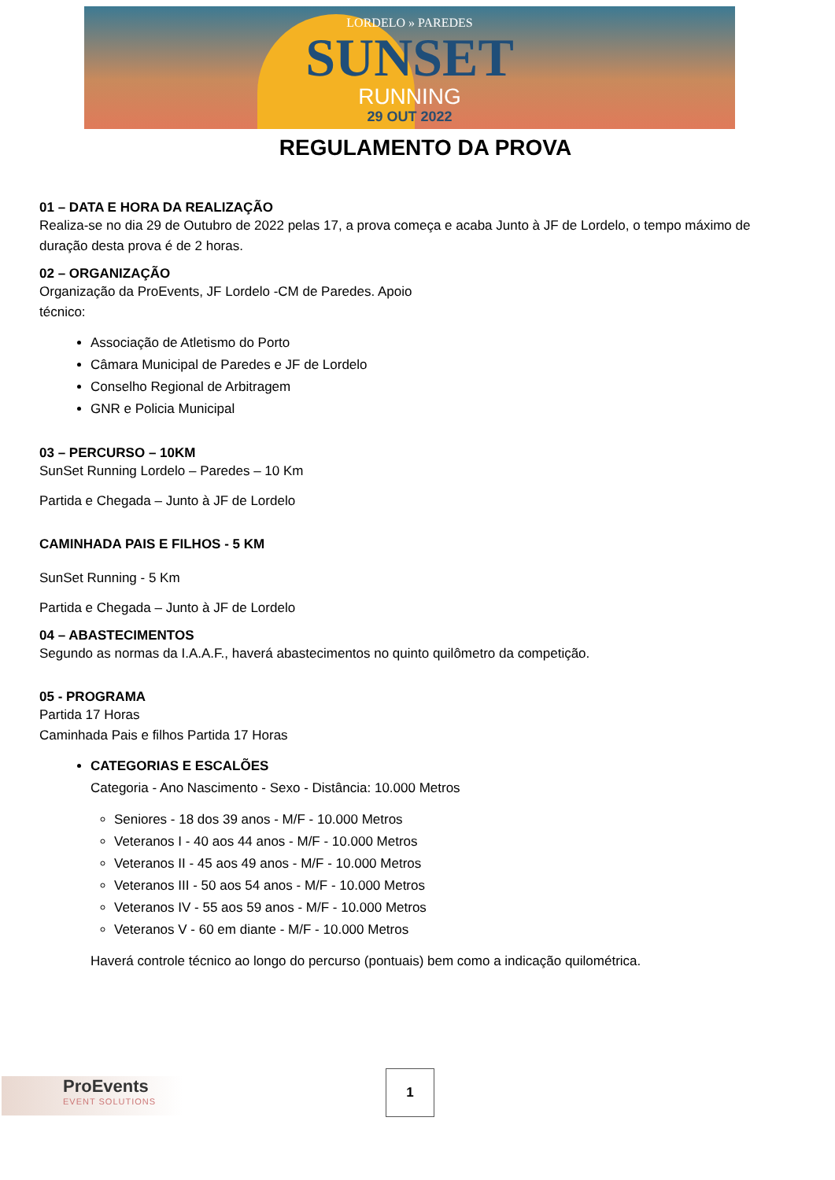LORDELO » PAREDES
SUNSET
RUNNING
29 OUT 2022
REGULAMENTO DA PROVA
01 – DATA E HORA DA REALIZAÇÃO
Realiza-se no dia 29 de Outubro de 2022 pelas 17, a prova começa e acaba Junto à JF de Lordelo, o tempo máximo de duração desta prova é de 2 horas.
02 – ORGANIZAÇÃO
Organização da ProEvents, JF Lordelo -CM de Paredes. Apoio
técnico:
Associação de Atletismo do Porto
Câmara Municipal de Paredes e JF de Lordelo
Conselho Regional de Arbitragem
GNR e Policia Municipal
03 – PERCURSO – 10KM
SunSet Running Lordelo – Paredes – 10 Km
Partida e Chegada – Junto à JF de Lordelo
CAMINHADA PAIS E FILHOS - 5 KM
SunSet Running - 5 Km
Partida e Chegada – Junto à JF de Lordelo
04 – ABASTECIMENTOS
Segundo as normas da I.A.A.F., haverá abastecimentos no quinto quilômetro da competição.
05 - PROGRAMA
Partida 17 Horas
Caminhada Pais e filhos Partida 17 Horas
CATEGORIAS E ESCALÕES
Categoria - Ano Nascimento - Sexo - Distância: 10.000 Metros
Seniores - 18 dos 39 anos - M/F - 10.000 Metros
Veteranos I - 40 aos 44 anos - M/F - 10.000 Metros
Veteranos II - 45 aos 49 anos - M/F - 10.000 Metros
Veteranos III - 50 aos 54 anos - M/F - 10.000 Metros
Veteranos IV - 55 aos 59 anos - M/F - 10.000 Metros
Veteranos V - 60 em diante - M/F - 10.000 Metros
Haverá controle técnico ao longo do percurso (pontuais) bem como a indicação quilométrica.
ProEvents
EVENT SOLUTIONS
1